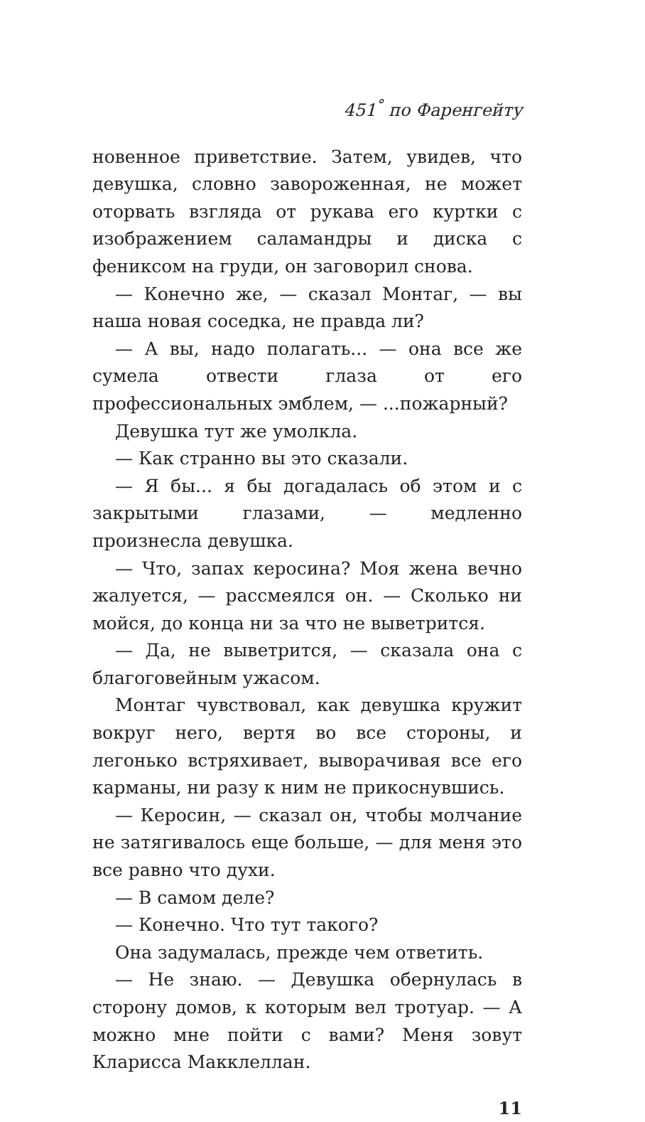451<sup>°</sup> по Фаренгейту
новенное приветствие. Затем, увидев, что девушка, словно завороженная, не может оторвать взгляда от рукава его куртки с изображением саламандры и диска с фениксом на груди, он заговорил снова.
— Конечно же, — сказал Монтаг, — вы наша новая соседка, не правда ли?
— А вы, надо полагать... — она все же сумела отвести глаза от его профессиональных эмблем, — ...пожарный?
Девушка тут же умолкла.
— Как странно вы это сказали.
— Я бы... я бы догадалась об этом и с закрытыми глазами, — медленно произнесла девушка.
— Что, запах керосина? Моя жена вечно жалуется, — рассмеялся он. — Сколько ни мойся, до конца ни за что не выветрится.
— Да, не выветрится, — сказала она с благоговейным ужасом.
Монтаг чувствовал, как девушка кружит вокруг него, вертя во все стороны, и легонько встряхивает, выворачивая все его карманы, ни разу к ним не прикоснувшись.
— Керосин, — сказал он, чтобы молчание не затягивалось еще больше, — для меня это все равно что духи.
— В самом деле?
— Конечно. Что тут такого?
Она задумалась, прежде чем ответить.
— Не знаю. — Девушка обернулась в сторону домов, к которым вел тротуар. — А можно мне пойти с вами? Меня зовут Кларисса Макклеллан.
11